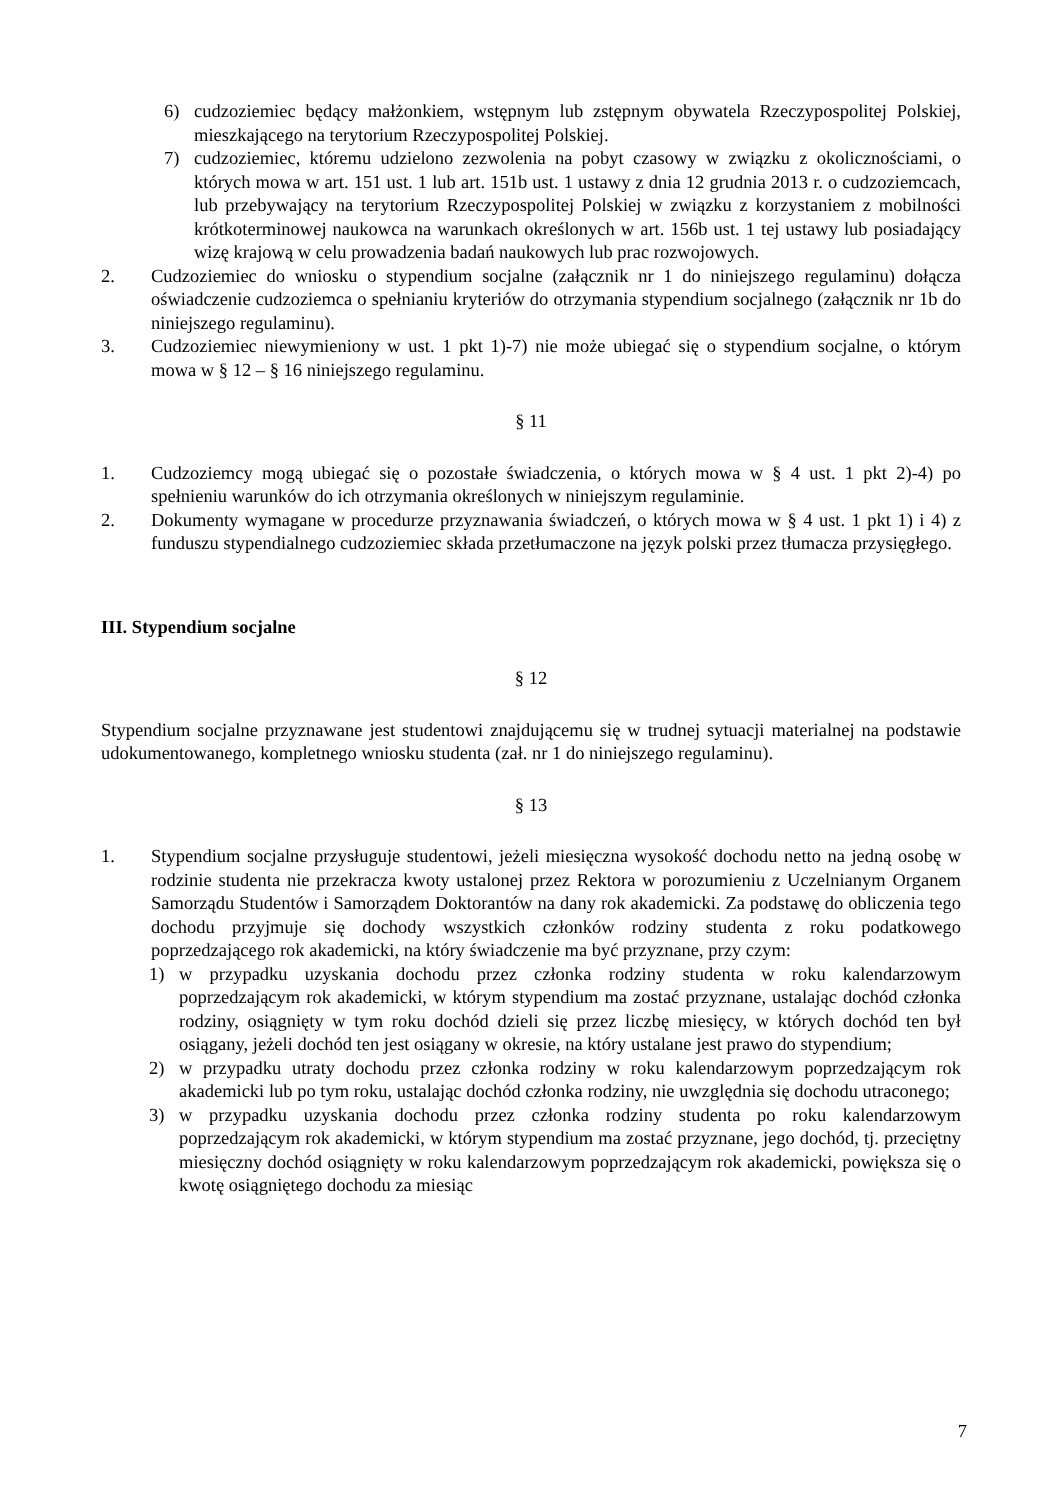6) cudzoziemiec będący małżonkiem, wstępnym lub zstępnym obywatela Rzeczypospolitej Polskiej, mieszkającego na terytorium Rzeczypospolitej Polskiej.
7) cudzoziemiec, któremu udzielono zezwolenia na pobyt czasowy w związku z okolicznościami, o których mowa w art. 151 ust. 1 lub art. 151b ust. 1 ustawy z dnia 12 grudnia 2013 r. o cudzoziemcach, lub przebywający na terytorium Rzeczypospolitej Polskiej w związku z korzystaniem z mobilności krótkoterminowej naukowca na warunkach określonych w art. 156b ust. 1 tej ustawy lub posiadający wizę krajową w celu prowadzenia badań naukowych lub prac rozwojowych.
2. Cudzoziemiec do wniosku o stypendium socjalne (załącznik nr 1 do niniejszego regulaminu) dołącza oświadczenie cudzoziemca o spełnianiu kryteriów do otrzymania stypendium socjalnego (załącznik nr 1b do niniejszego regulaminu).
3. Cudzoziemiec niewymieniony w ust. 1 pkt 1)-7) nie może ubiegać się o stypendium socjalne, o którym mowa w § 12 – § 16 niniejszego regulaminu.
§ 11
1. Cudzoziemcy mogą ubiegać się o pozostałe świadczenia, o których mowa w § 4 ust. 1 pkt 2)-4) po spełnieniu warunków do ich otrzymania określonych w niniejszym regulaminie.
2. Dokumenty wymagane w procedurze przyznawania świadczeń, o których mowa w § 4 ust. 1 pkt 1) i 4) z funduszu stypendialnego cudzoziemiec składa przetłumaczone na język polski przez tłumacza przysięgłego.
III. Stypendium socjalne
§ 12
Stypendium socjalne przyznawane jest studentowi znajdującemu się w trudnej sytuacji materialnej na podstawie udokumentowanego, kompletnego wniosku studenta (zał. nr 1 do niniejszego regulaminu).
§ 13
1. Stypendium socjalne przysługuje studentowi, jeżeli miesięczna wysokość dochodu netto na jedną osobę w rodzinie studenta nie przekracza kwoty ustalonej przez Rektora w porozumieniu z Uczelnianym Organem Samorządu Studentów i Samorządem Doktorantów na dany rok akademicki. Za podstawę do obliczenia tego dochodu przyjmuje się dochody wszystkich członków rodziny studenta z roku podatkowego poprzedzającego rok akademicki, na który świadczenie ma być przyznane, przy czym:
1) w przypadku uzyskania dochodu przez członka rodziny studenta w roku kalendarzowym poprzedzającym rok akademicki, w którym stypendium ma zostać przyznane, ustalając dochód członka rodziny, osiągnięty w tym roku dochód dzieli się przez liczbę miesięcy, w których dochód ten był osiągany, jeżeli dochód ten jest osiągany w okresie, na który ustalane jest prawo do stypendium;
2) w przypadku utraty dochodu przez członka rodziny w roku kalendarzowym poprzedzającym rok akademicki lub po tym roku, ustalając dochód członka rodziny, nie uwzględnia się dochodu utraconego;
3) w przypadku uzyskania dochodu przez członka rodziny studenta po roku kalendarzowym poprzedzającym rok akademicki, w którym stypendium ma zostać przyznane, jego dochód, tj. przeciętny miesięczny dochód osiągnięty w roku kalendarzowym poprzedzającym rok akademicki, powiększa się o kwotę osiągniętego dochodu za miesiąc
7